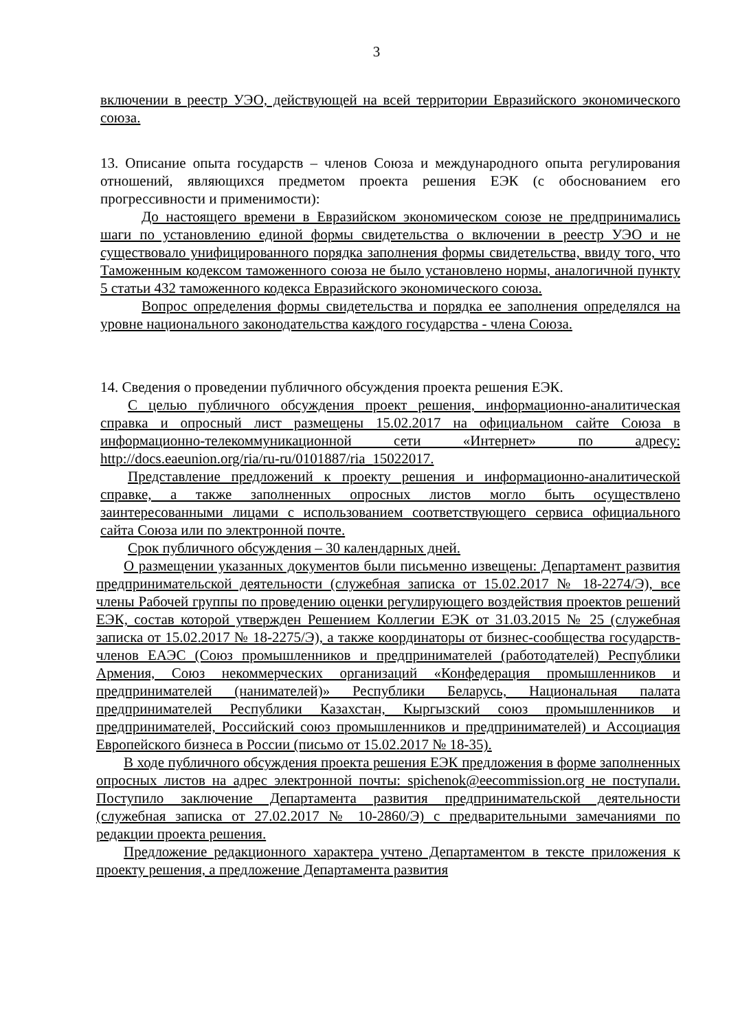3
включении в реестр УЭО, действующей на всей территории Евразийского экономического союза.
13. Описание опыта государств – членов Союза и международного опыта регулирования отношений, являющихся предметом проекта решения ЕЭК (с обоснованием его прогрессивности и применимости):
До настоящего времени в Евразийском экономическом союзе не предпринимались шаги по установлению единой формы свидетельства о включении в реестр УЭО и не существовало унифицированного порядка заполнения формы свидетельства, ввиду того, что Таможенным кодексом таможенного союза не было установлено нормы, аналогичной пункту 5 статьи 432 таможенного кодекса Евразийского экономического союза.
Вопрос определения формы свидетельства и порядка ее заполнения определялся на уровне национального законодательства каждого государства - члена Союза.
14. Сведения о проведении публичного обсуждения проекта решения ЕЭК.
С целью публичного обсуждения проект решения, информационно-аналитическая справка и опросный лист размещены 15.02.2017 на официальном сайте Союза в информационно-телекоммуникационной сети «Интернет» по адресу: http://docs.eaeunion.org/ria/ru-ru/0101887/ria_15022017.
Представление предложений к проекту решения и информационно-аналитической справке, а также заполненных опросных листов могло быть осуществлено заинтересованными лицами с использованием соответствующего сервиса официального сайта Союза или по электронной почте.
Срок публичного обсуждения – 30 календарных дней.
О размещении указанных документов были письменно извещены: Департамент развития предпринимательской деятельности (служебная записка от 15.02.2017 № 18-2274/Э), все члены Рабочей группы по проведению оценки регулирующего воздействия проектов решений ЕЭК, состав которой утвержден Решением Коллегии ЕЭК от 31.03.2015 № 25 (служебная записка от 15.02.2017 № 18-2275/Э), а также координаторы от бизнес-сообщества государств-членов ЕАЭС (Союз промышленников и предпринимателей (работодателей) Республики Армения, Союз некоммерческих организаций «Конфедерация промышленников и предпринимателей (нанимателей)» Республики Беларусь, Национальная палата предпринимателей Республики Казахстан, Кыргызский союз промышленников и предпринимателей, Российский союз промышленников и предпринимателей) и Ассоциация Европейского бизнеса в России (письмо от 15.02.2017 № 18-35).
В ходе публичного обсуждения проекта решения ЕЭК предложения в форме заполненных опросных листов на адрес электронной почты: spichenok@eecommission.org не поступали. Поступило заключение Департамента развития предпринимательской деятельности (служебная записка от 27.02.2017 № 10-2860/Э) с предварительными замечаниями по редакции проекта решения.
Предложение редакционного характера учтено Департаментом в тексте приложения к проекту решения, а предложение Департамента развития